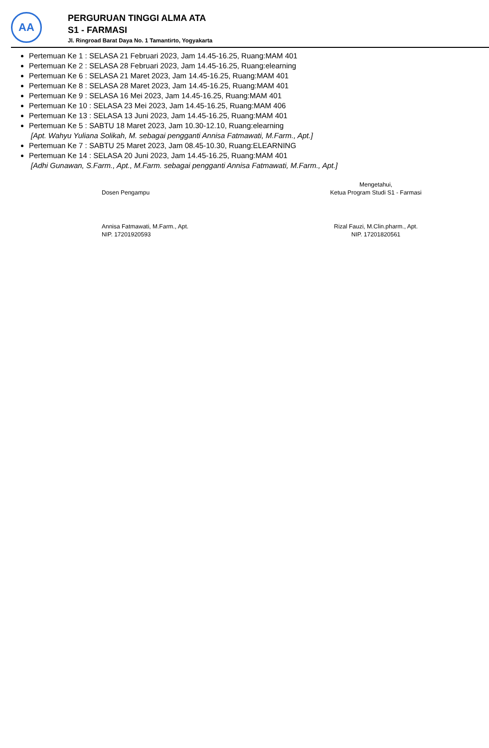AA
PERGURUAN TINGGI ALMA ATA
S1 - FARMASI
Jl. Ringroad Barat Daya No. 1 Tamantirto, Yogyakarta
Pertemuan Ke 1 : SELASA 21 Februari 2023, Jam 14.45-16.25, Ruang:MAM 401
Pertemuan Ke 2 : SELASA 28 Februari 2023, Jam 14.45-16.25, Ruang:elearning
Pertemuan Ke 6 : SELASA 21 Maret 2023, Jam 14.45-16.25, Ruang:MAM 401
Pertemuan Ke 8 : SELASA 28 Maret 2023, Jam 14.45-16.25, Ruang:MAM 401
Pertemuan Ke 9 : SELASA 16 Mei 2023, Jam 14.45-16.25, Ruang:MAM 401
Pertemuan Ke 10 : SELASA 23 Mei 2023, Jam 14.45-16.25, Ruang:MAM 406
Pertemuan Ke 13 : SELASA 13 Juni 2023, Jam 14.45-16.25, Ruang:MAM 401
Pertemuan Ke 5 : SABTU 18 Maret 2023, Jam 10.30-12.10, Ruang:elearning
[Apt. Wahyu Yuliana Solikah, M. sebagai pengganti Annisa Fatmawati, M.Farm., Apt.]
Pertemuan Ke 7 : SABTU 25 Maret 2023, Jam 08.45-10.30, Ruang:ELEARNING
Pertemuan Ke 14 : SELASA 20 Juni 2023, Jam 14.45-16.25, Ruang:MAM 401
[Adhi Gunawan, S.Farm., Apt., M.Farm. sebagai pengganti Annisa Fatmawati, M.Farm., Apt.]
Dosen Pengampu
Annisa Fatmawati, M.Farm., Apt.
NIP. 17201920593
Mengetahui,
Ketua Program Studi S1 - Farmasi
Rizal Fauzi, M.Clin.pharm., Apt.
NIP. 17201820561